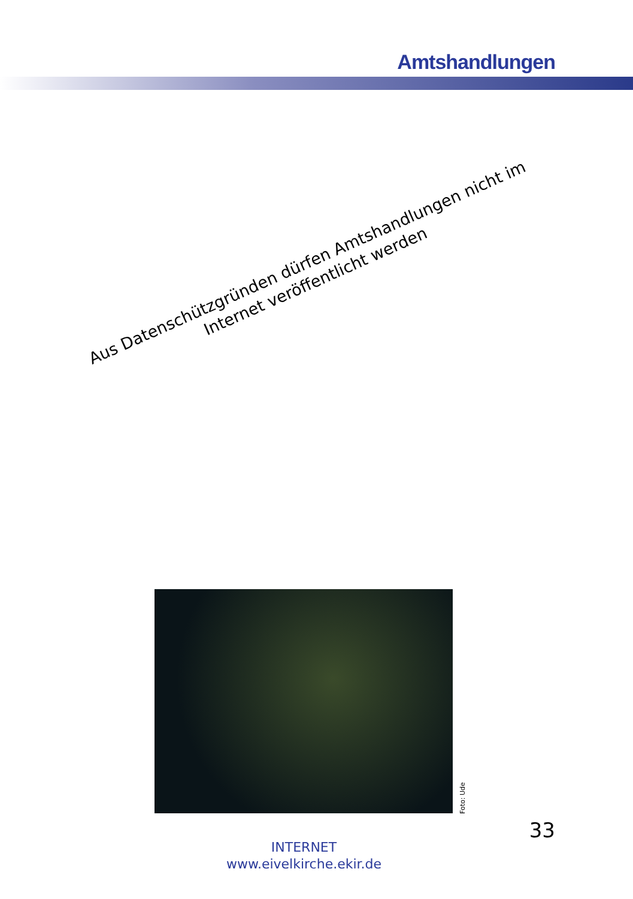Amtshandlungen
Aus Datenschützgründen dürfen Amtshandlungen nicht im Internet veröffentlicht werden
Foto: Ude
33
INTERNET
www.eivelkirche.ekir.de